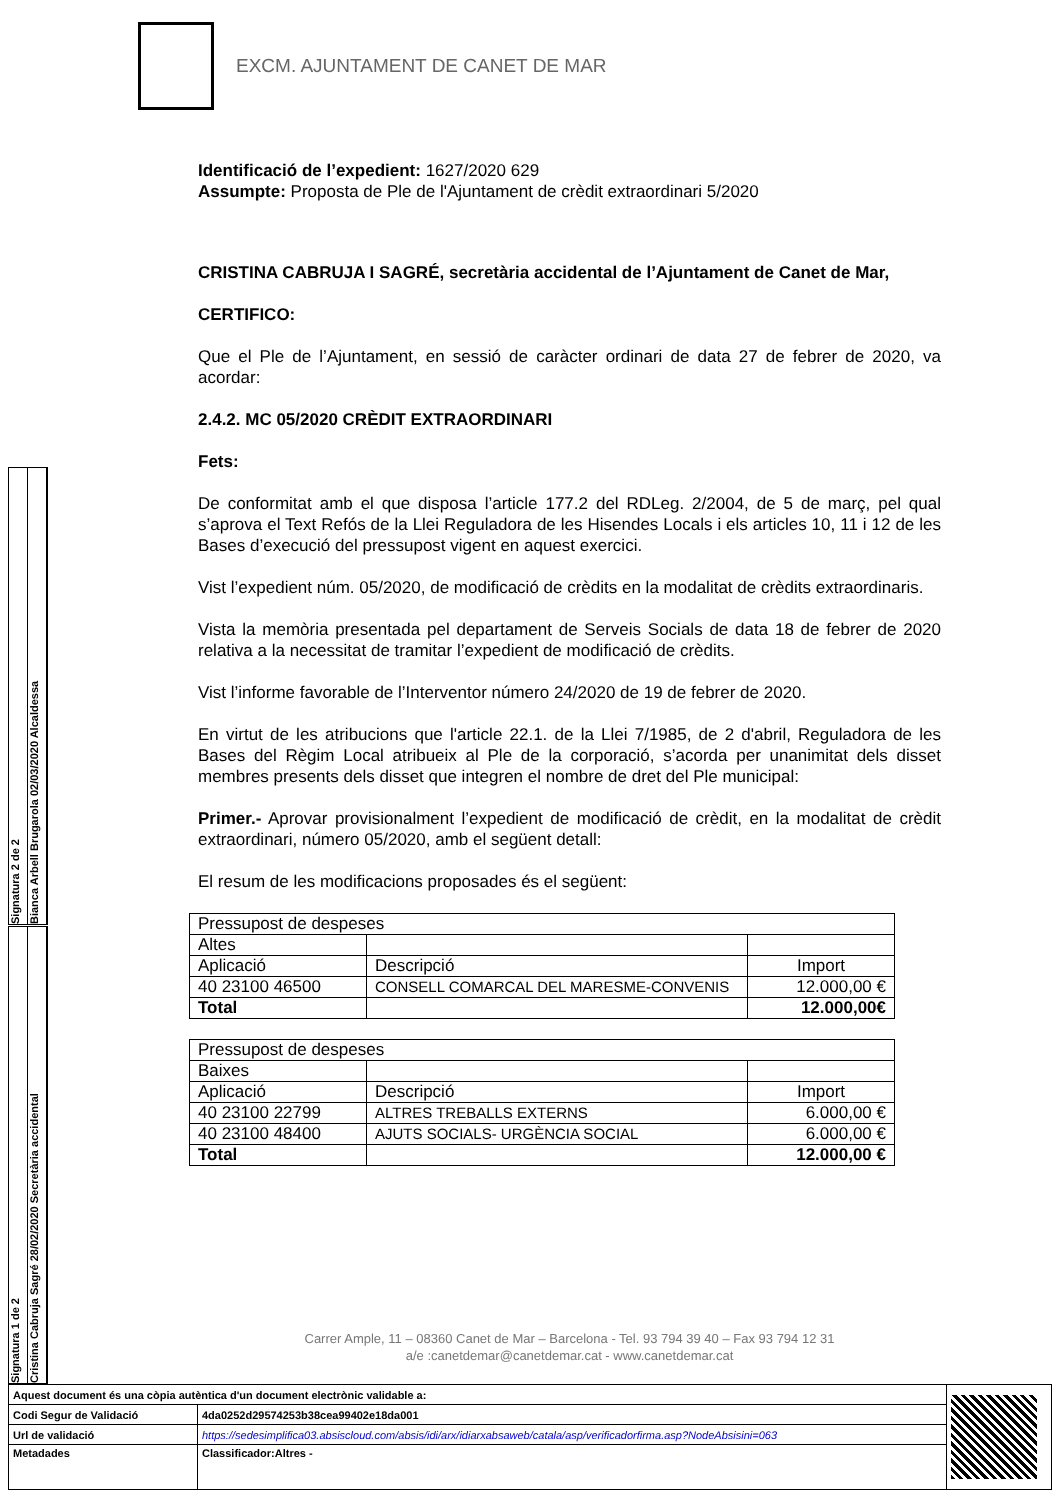EXCM. AJUNTAMENT DE CANET DE MAR
Identificació de l’expedient: 1627/2020 629
Assumpte: Proposta de Ple de l'Ajuntament de crèdit extraordinari 5/2020
CRISTINA CABRUJA I SAGRÉ, secretària accidental de l’Ajuntament de Canet de Mar,
CERTIFICO:
Que el Ple de l’Ajuntament, en sessió de caràcter ordinari de data 27 de febrer de 2020, va acordar:
2.4.2. MC 05/2020 CRÈDIT EXTRAORDINARI
Fets:
De conformitat amb el que disposa l’article 177.2 del RDLeg. 2/2004, de 5 de març, pel qual s’aprova el Text Refós de la Llei Reguladora de les Hisendes Locals i els articles 10, 11 i 12 de les Bases d’execució del pressupost vigent en aquest exercici.
Vist l’expedient núm. 05/2020, de modificació de crèdits en la modalitat de crèdits extraordinaris.
Vista la memòria presentada pel departament de Serveis Socials de data 18 de febrer de 2020 relativa a la necessitat de tramitar l’expedient de modificació de crèdits.
Vist l’informe favorable de l’Interventor número 24/2020 de 19 de febrer de 2020.
En virtut de les atribucions que l'article 22.1. de la Llei 7/1985, de 2 d'abril, Reguladora de les Bases del Règim Local atribueix al Ple de la corporació, s’acorda per unanimitat dels disset membres presents dels disset que integren el nombre de dret del Ple municipal:
Primer.- Aprovar provisionalment l’expedient de modificació de crèdit, en la modalitat de crèdit extraordinari, número 05/2020, amb el següent detall:
El resum de les modificacions proposades és el següent:
| Pressupost de despeses | | |
| Altes | | |
| Aplicació | Descripció | Import |
| 40 23100 46500 | CONSELL COMARCAL DEL MARESME-CONVENIS | 12.000,00 € |
| Total | | 12.000,00€ |
| Pressupost de despeses | | |
| Baixes | | |
| Aplicació | Descripció | Import |
| 40 23100 22799 | ALTRES TREBALLS EXTERNS | 6.000,00 € |
| 40 23100 48400 | AJUTS SOCIALS- URGÈNCIA SOCIAL | 6.000,00 € |
| Total | | 12.000,00 € |
Signatura 2 de 2
Bianca Arbell Brugarola 02/03/2020 Alcaldessa
Signatura 1 de 2
Cristina Cabruja Sagré 28/02/2020 Secretària accidental
Carrer Ample, 11 – 08360 Canet de Mar – Barcelona - Tel. 93 794 39 40 – Fax 93 794 12 31
a/e :canetdemar@canetdemar.cat - www.canetdemar.cat
| Aquest document és una còpia autèntica d'un document electrònic validable a: | | |
| Codi Segur de Validació | 4da0252d29574253b38cea99402e18da001 | |
| Url de validació | https://sedesimplifica03.absiscloud.com/absis/idi/arx/idiarxabsaweb/catala/asp/verificadorfirma.asp?NodeAbsisini=063 | |
| Metadades | Classificador:Altres - | |